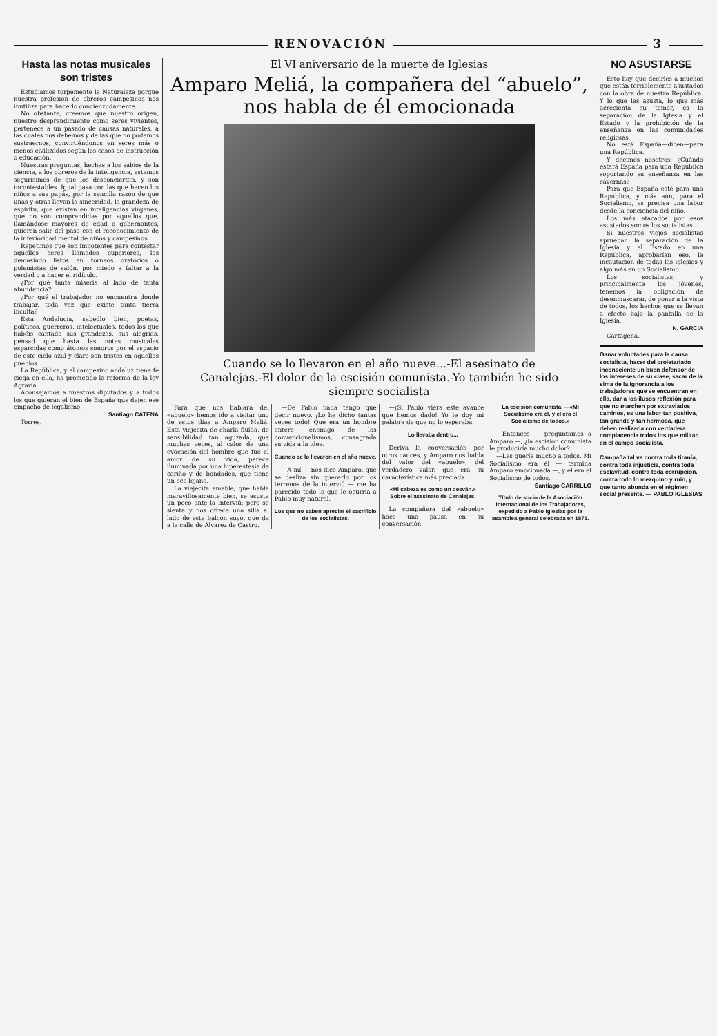RENOVACIÓN 3
Hasta las notas musicales son tristes
Estudiamos torpemente la Naturaleza porque nuestra profesión de obreros campesinos nos inutiliza para hacerlo concienzudamente.
No obstante, creemos que nuestro origen, nuestro desprendimiento como seres vivientes, pertenece a un pasado de causas naturales, a las cuales nos debemos y de las que no podemos sustraernos, convirtiéndonos en seres más o menos civilizados según los casos de instrucción o educación.
Nuestras preguntas, hechas a los sabios de la ciencia, a los obreros de la inteligencia, estamos segurísimos de que los desconciertan, y son incontestables. Igual pasa con las que hacen los niños a sus papás, por la sencilla razón de que unas y otras llevan la sinceridad, la grandeza de espíritu, que existen en inteligencias vírgenes, que no son comprendidas por aquellos que, llamándose mayores de edad o gobernantes, quieren salir del paso con el reconocimiento de la inferioridad mental de niños y campesinos.
Repetimos que son impotentes para contestar aquellos seres llamados superiores, los demasiado listos en torneos oratorios o polemistas de salón, por miedo a faltar a la verdad o a hacer el ridículo.
¿Por qué tanta miseria al lado de tanta abundancia?
¿Por qué el trabajador no encuentra donde trabajar, toda vez que existe tanta tierra inculta?
Esta Andalucía, sabedlo bien, poetas, políticos, guerreros, intelectuales, todos los que habéis cantado sus grandezas, sus alegrías, pensad que hasta las notas musicales esparcidas como átomos sonoros por el espacio de este cielo azul y claro son tristes en aquellos pueblos.
La República, y el campesino andaluz tiene fe ciega en ella, ha prometido la reforma de la ley Agraria.
Aconsejamos a nuestros diputados y a todos los que quieran el bien de España que dejen ese empacho de legalismo.
Santiago CATENA
Torres.
El VI aniversario de la muerte de Iglesias
Amparo Meliá, la compañera del “abuelo”, nos habla de él emocionada
Cuando se lo llevaron en el año nueve...-El asesinato de Canalejas.-El dolor de la escisión comunista.-Yo también he sido siempre socialista
Para que nos hablara del «abuelo» hemos ido a visitar uno de estos días a Amparo Meliá. Esta viejecita de charla fluída, de sensibilidad tan aguzada, que muchas veces, al calor de una evocación del hombre que fué el amor de su vida, parece iluminada por una hiperestesia de cariño y de bondades, que tiene un eco lejano.
La viejecita amable, que habla maravillosamente bien, se asusta un poco ante la interviú; pero se sienta y nos ofrece una silla al lado de este balcón suyo, que da a la calle de Alvarez de Castro.
—De Pablo nada tengo que decir nuevo. ¡Lo he dicho tantas veces todo! Que era un hombre entero, enemigo de los convencionalismos, consagrada su vida a la idea.
Cuando se lo llevaron en el año nueve.
—A mí — nos dice Amparo, que se desliza sin quererlo por los terrenos de la interviú — me ha parecido todo lo que le ocurría a Pablo muy natural.
Los que no saben apreciar el sacrificio de los socialistas.
—¡Si Pablo viera este avance que hemos dado! Yo le doy mi palabra de que no lo esperaba.
Lo llevaba dentro...
Deriva la conversación por otros cauces, y Amparo nos habla del valor del «abuelo», del verdadero valor, que era su característica más preciada.
«Mi cabeza es como un desván.» Sobre el asesinato de Canalejas.
La compañera del «abuelo» hace una pausa en su conversación.
La escisión comunista. —«Mi Socialismo era él, y él era el Socialismo de todos.»
—Entonces — preguntamos a Amparo —, ¿la escisión comunista le produciría mucho dolor?
—Les quería mucho a todos. Mi Socialismo era él — termina Amparo emocionada —, y él era el Socialismo de todos.
Santiago CARRILLO
Título de socio de la Asociación Internacional de los Trabajadores, expedido a Pablo Iglesias por la asamblea general celebrada en 1871.
NO ASUSTARSE
Esto hay que decirles a muchos que están terriblemente asustados con la obra de nuestra República. Y lo que les asusta, lo que más acrecienta su temor, es la separación de la Iglesia y el Estado y la prohibición de la enseñanza en las comunidades religiosas.
No está España—dicen—para una República.
Y decimos nosotros: ¿Cuándo estará España para una República soportando su enseñanza en las cavernas?
Para que España esté para una República, y más aún, para el Socialismo, es precisa una labor desde la conciencia del niño.
Los más atacados por esos asustados somos los socialistas.
Si nuestros viejos socialistas aprueban la separación de la Iglesia y el Estado en una República, aprobarían eso, la incautación de todas las iglesias y algo más en un Socialismo.
Los socialistas, y principalmente los jóvenes, tenemos la obligación de desenmascarar, de poner a la vista de todos, los hechos que se llevan a efecto bajo la pantalla de la Iglesia.
N. GARCIA
Cartagena.
Ganar voluntades para la causa socialista, hacer del proletariado inconsciente un buen defensor de los intereses de su clase, sacar de la sima de la ignorancia a los trabajadores que se encuentran en ella, dar a los ilusos reflexión para que no marchen por extraviados caminos, es una labor tan positiva, tan grande y tan hermosa, que deben realizarla con verdadera complacencia todos los que militan en el campo socialista.
Campaña tal va contra toda tiranía, contra toda injusticia, contra toda esclavitud, contra toda corrupción, contra todo lo mezquino y ruin, y que tanto abunda en el régimen social presente. — PABLO IGLESIAS